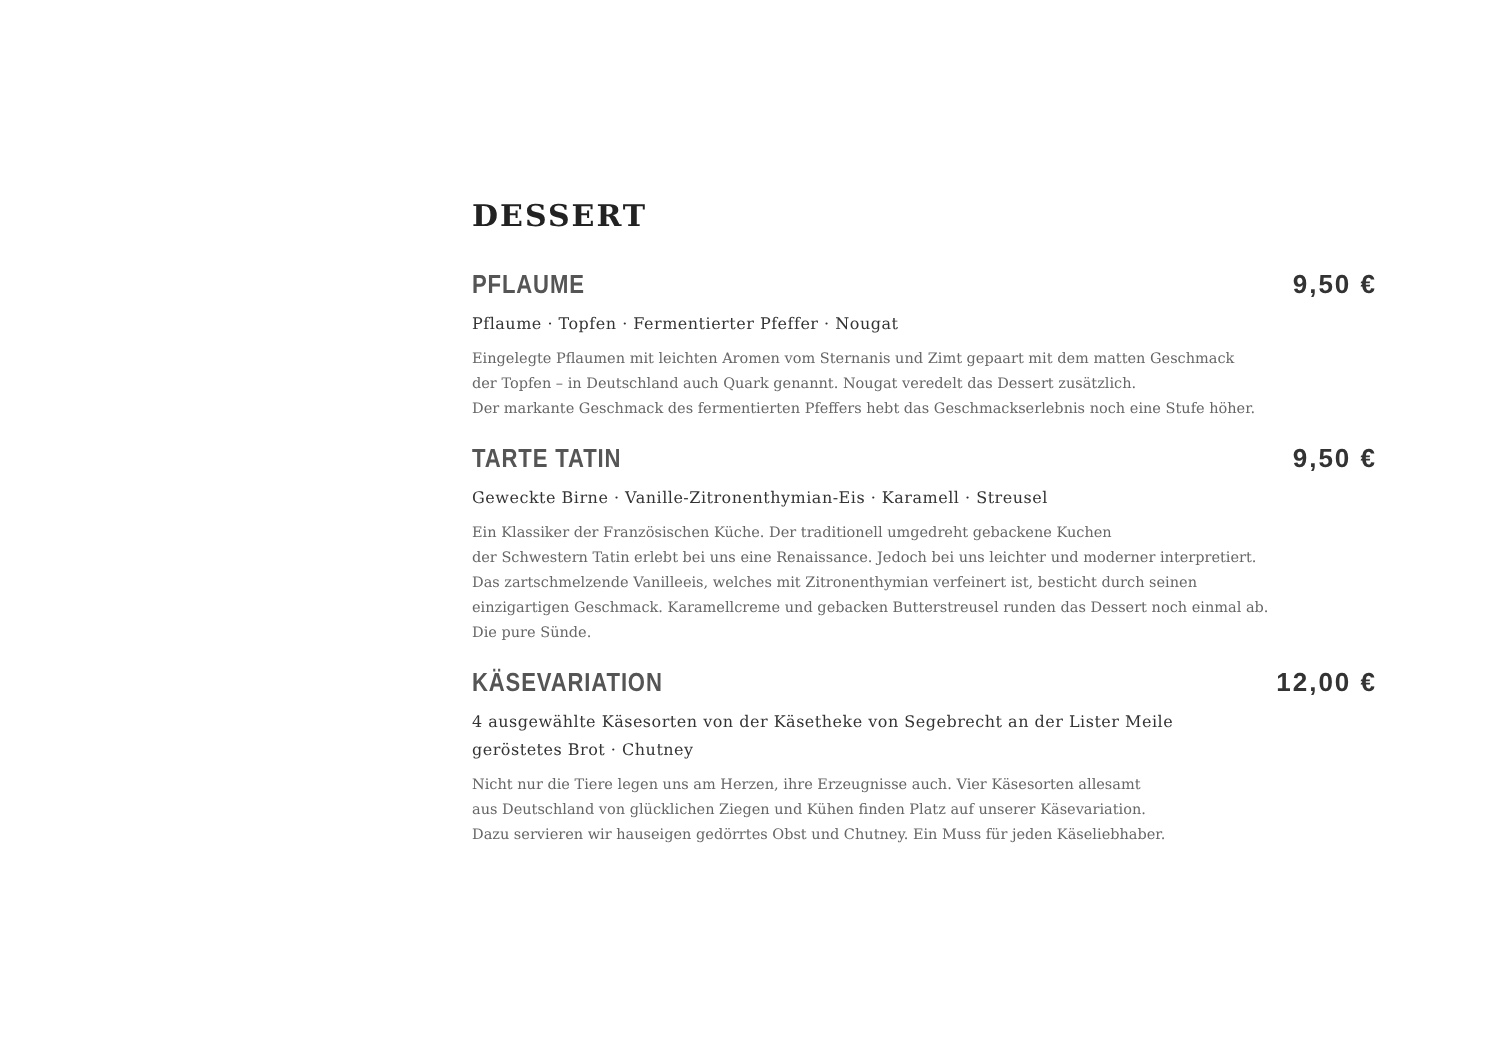DESSERT
PFLAUME 9,50 €
Pflaume · Topfen · Fermentierter Pfeffer · Nougat
Eingelegte Pflaumen mit leichten Aromen vom Sternanis und Zimt gepaart mit dem matten Geschmack
der Topfen – in Deutschland auch Quark genannt. Nougat veredelt das Dessert zusätzlich.
Der markante Geschmack des fermentierten Pfeffers hebt das Geschmackserlebnis noch eine Stufe höher.
TARTE TATIN 9,50 €
Geweckte Birne · Vanille-Zitronenthymian-Eis · Karamell · Streusel
Ein Klassiker der Französischen Küche. Der traditionell umgedreht gebackene Kuchen
der Schwestern Tatin erlebt bei uns eine Renaissance. Jedoch bei uns leichter und moderner interpretiert.
Das zartschmelzende Vanilleeis, welches mit Zitronenthymian verfeinert ist, besticht durch seinen
einzigartigen Geschmack. Karamellcreme und gebacken Butterstreusel runden das Dessert noch einmal ab.
Die pure Sünde.
KÄSEVARIATION 12,00 €
4 ausgewählte Käsesorten von der Käsetheke von Segebrecht an der Lister Meile
geröstetes Brot · Chutney
Nicht nur die Tiere legen uns am Herzen, ihre Erzeugnisse auch. Vier Käsesorten allesamt
aus Deutschland von glücklichen Ziegen und Kühen finden Platz auf unserer Käsevariation.
Dazu servieren wir hauseigen gedörrtes Obst und Chutney. Ein Muss für jeden Käseliebhaber.